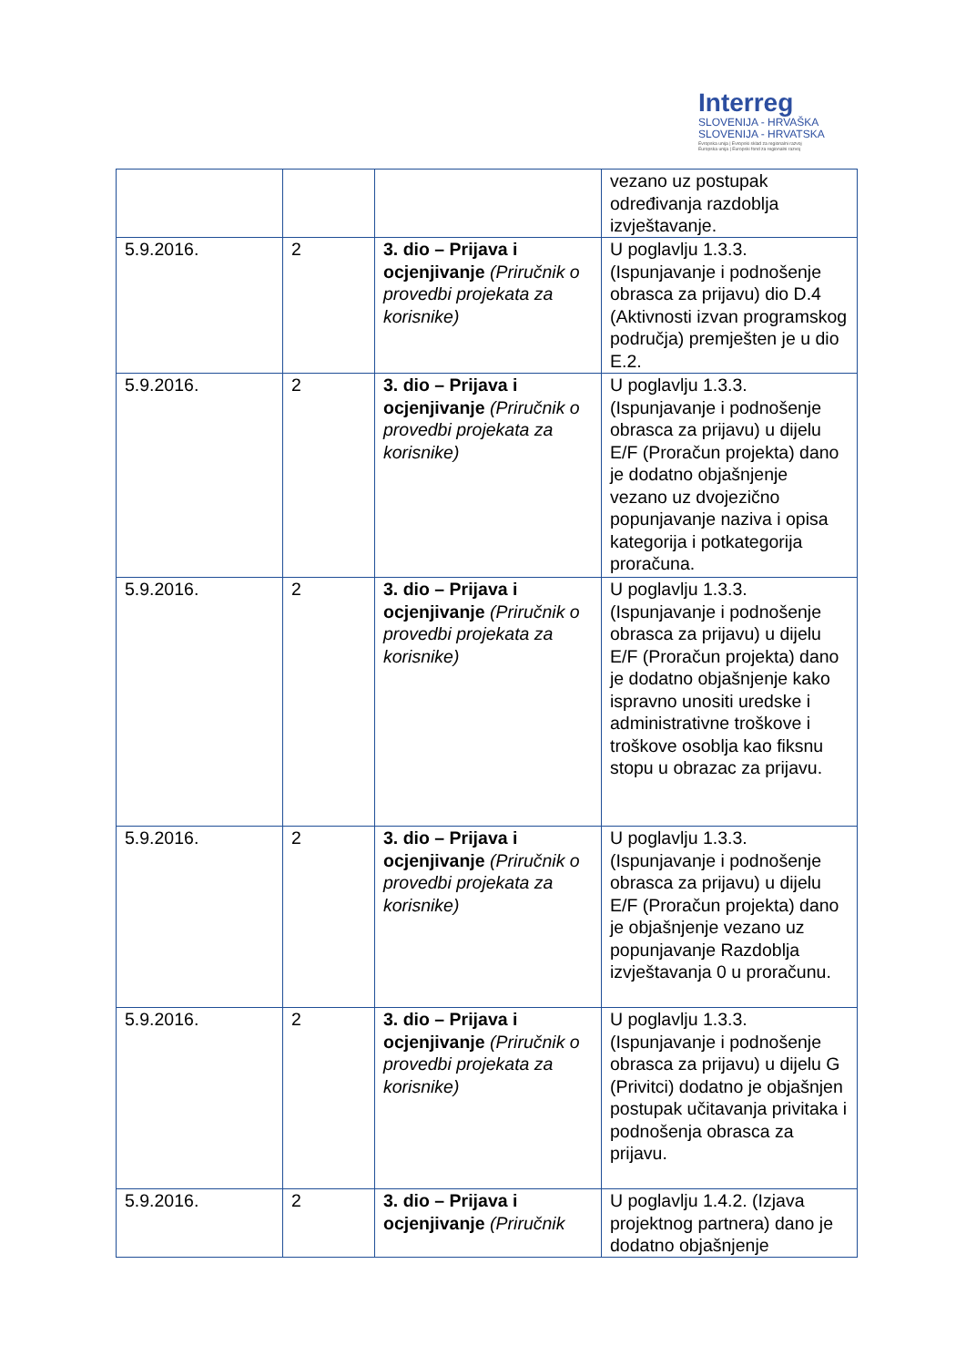Interreg
SLOVENIJA - HRVAŠKA
SLOVENIJA - HRVATSKA
Evropska unija | Evropski sklad za regionalni razvoj
Europska unija | Europski fond za regionalni razvoj
| | | | vezano uz postupak određivanja razdoblja izvještavanje. |
| 5.9.2016. | 2 | 3. dio – Prijava i ocjenjivanje (Priručnik o provedbi projekata za korisnike) | U poglavlju 1.3.3. (Ispunjavanje i podnošenje obrasca za prijavu) dio D.4 (Aktivnosti izvan programskog područja) premješten je u dio E.2. |
| 5.9.2016. | 2 | 3. dio – Prijava i ocjenjivanje (Priručnik o provedbi projekata za korisnike) | U poglavlju 1.3.3. (Ispunjavanje i podnošenje obrasca za prijavu) u dijelu E/F (Proračun projekta) dano je dodatno objašnjenje vezano uz dvojezično popunjavanje naziva i opisa kategorija i potkategorija proračuna. |
| 5.9.2016. | 2 | 3. dio – Prijava i ocjenjivanje (Priručnik o provedbi projekata za korisnike) | U poglavlju 1.3.3. (Ispunjavanje i podnošenje obrasca za prijavu) u dijelu E/F (Proračun projekta) dano je dodatno objašnjenje kako ispravno unositi uredske i administrativne troškove i troškove osoblja kao fiksnu stopu u obrazac za prijavu. |
| 5.9.2016. | 2 | 3. dio – Prijava i ocjenjivanje (Priručnik o provedbi projekata za korisnike) | U poglavlju 1.3.3. (Ispunjavanje i podnošenje obrasca za prijavu) u dijelu E/F (Proračun projekta) dano je objašnjenje vezano uz popunjavanje Razdoblja izvještavanja 0 u proračunu. |
| 5.9.2016. | 2 | 3. dio – Prijava i ocjenjivanje (Priručnik o provedbi projekata za korisnike) | U poglavlju 1.3.3. (Ispunjavanje i podnošenje obrasca za prijavu) u dijelu G (Privitci) dodatno je objašnjen postupak učitavanja privitaka i podnošenja obrasca za prijavu. |
| 5.9.2016. | 2 | 3. dio – Prijava i ocjenjivanje (Priručnik | U poglavlju 1.4.2. (Izjava projektnog partnera) dano je dodatno objašnjenje |